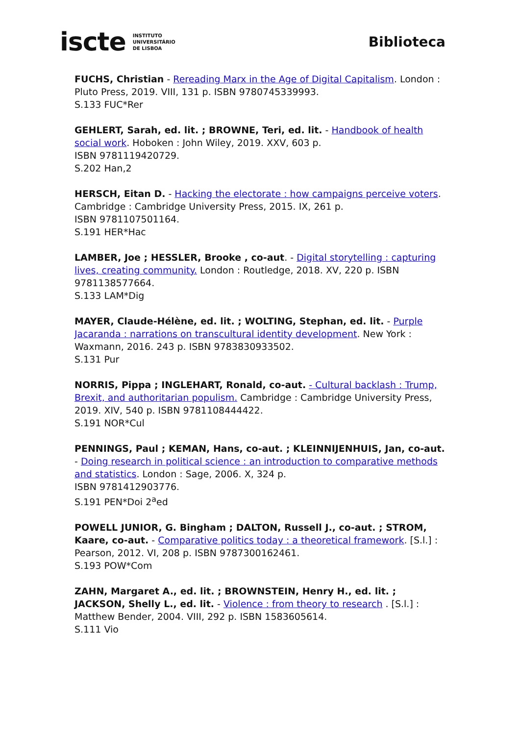iscte INSTITUTO
UNIVERSITÁRIO
DE LISBOA
Biblioteca
FUCHS, Christian - Rereading Marx in the Age of Digital Capitalism. London : Pluto Press, 2019. VIII, 131 p. ISBN 9780745339993.
S.133 FUC*Rer
GEHLERT, Sarah, ed. lit. ; BROWNE, Teri, ed. lit. - Handbook of health social work. Hoboken : John Wiley, 2019. XXV, 603 p.
ISBN 9781119420729.
S.202 Han,2
HERSCH, Eitan D. - Hacking the electorate : how campaigns perceive voters. Cambridge : Cambridge University Press, 2015. IX, 261 p.
ISBN 9781107501164.
S.191 HER*Hac
LAMBER, Joe ; HESSLER, Brooke , co-aut. - Digital storytelling : capturing lives, creating community. London : Routledge, 2018. XV, 220 p. ISBN 9781138577664.
S.133 LAM*Dig
MAYER, Claude-Hélène, ed. lit. ; WOLTING, Stephan, ed. lit. - Purple Jacaranda : narrations on transcultural identity development. New York : Waxmann, 2016. 243 p. ISBN 9783830933502.
S.131 Pur
NORRIS, Pippa ; INGLEHART, Ronald, co-aut. - Cultural backlash : Trump, Brexit, and authoritarian populism. Cambridge : Cambridge University Press, 2019. XIV, 540 p. ISBN 9781108444422.
S.191 NOR*Cul
PENNINGS, Paul ; KEMAN, Hans, co-aut. ; KLEINNIJENHUIS, Jan, co-aut. - Doing research in political science : an introduction to comparative methods and statistics. London : Sage, 2006. X, 324 p.
ISBN 9781412903776.
S.191 PEN*Doi 2<sup>a</sup>ed
POWELL JUNIOR, G. Bingham ; DALTON, Russell J., co-aut. ; STROM, Kaare, co-aut. - Comparative politics today : a theoretical framework. [S.l.] : Pearson, 2012. VI, 208 p. ISBN 9787300162461.
S.193 POW*Com
ZAHN, Margaret A., ed. lit. ; BROWNSTEIN, Henry H., ed. lit. ; JACKSON, Shelly L., ed. lit. - Violence : from theory to research . [S.l.] : Matthew Bender, 2004. VIII, 292 p. ISBN 1583605614.
S.111 Vio